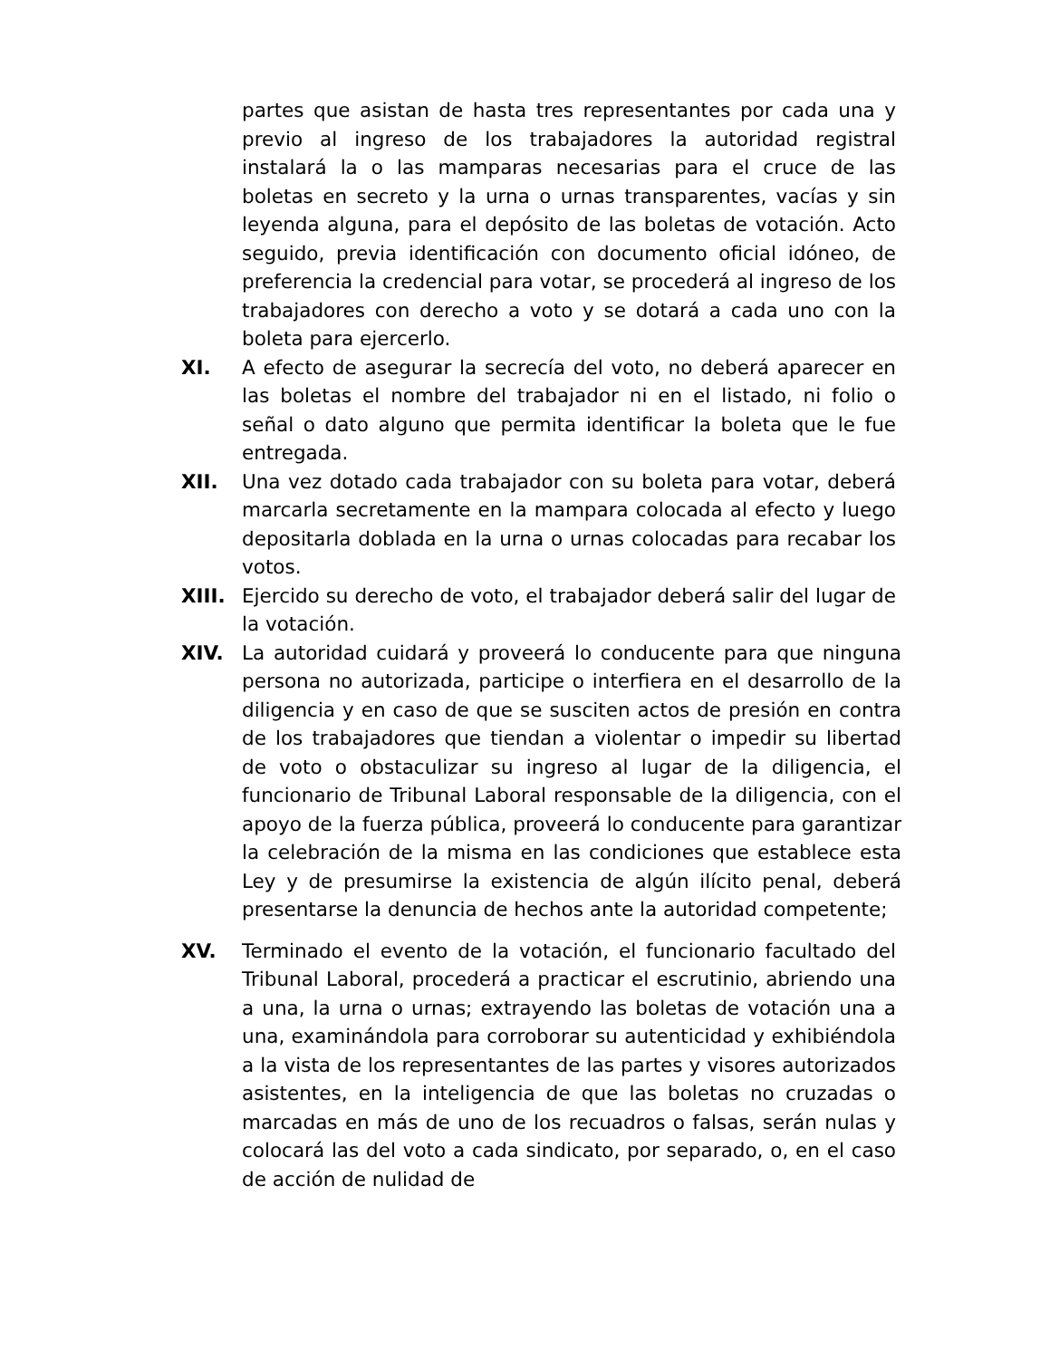partes que asistan de hasta tres representantes por cada una y previo al ingreso de los trabajadores la autoridad registral instalará la o las mamparas necesarias para el cruce de las boletas en secreto y la urna o urnas transparentes, vacías y sin leyenda alguna, para el depósito de las boletas de votación. Acto seguido, previa identificación con documento oficial idóneo, de preferencia la credencial para votar, se procederá al ingreso de los trabajadores con derecho a voto y se dotará a cada uno con la boleta para ejercerlo.
XI. A efecto de asegurar la secrecía del voto, no deberá aparecer en las boletas el nombre del trabajador ni en el listado, ni folio o señal o dato alguno que permita identificar la boleta que le fue entregada.
XII. Una vez dotado cada trabajador con su boleta para votar, deberá marcarla secretamente en la mampara colocada al efecto y luego depositarla doblada en la urna o urnas colocadas para recabar los votos.
XIII. Ejercido su derecho de voto, el trabajador deberá salir del lugar de la votación.
XIV. La autoridad cuidará y proveerá lo conducente para que ninguna persona no autorizada, participe o interfiera en el desarrollo de la diligencia y en caso de que se susciten actos de presión en contra de los trabajadores que tiendan a violentar o impedir su libertad de voto o obstaculizar su ingreso al lugar de la diligencia, el funcionario de Tribunal Laboral responsable de la diligencia, con el apoyo de la fuerza pública, proveerá lo conducente para garantizar la celebración de la misma en las condiciones que establece esta Ley y de presumirse la existencia de algún ilícito penal, deberá presentarse la denuncia de hechos ante la autoridad competente;
XV. Terminado el evento de la votación, el funcionario facultado del Tribunal Laboral, procederá a practicar el escrutinio, abriendo una a una, la urna o urnas; extrayendo las boletas de votación una a una, examinándola para corroborar su autenticidad y exhibiéndola a la vista de los representantes de las partes y visores autorizados asistentes, en la inteligencia de que las boletas no cruzadas o marcadas en más de uno de los recuadros o falsas, serán nulas y colocará las del voto a cada sindicato, por separado, o, en el caso de acción de nulidad de